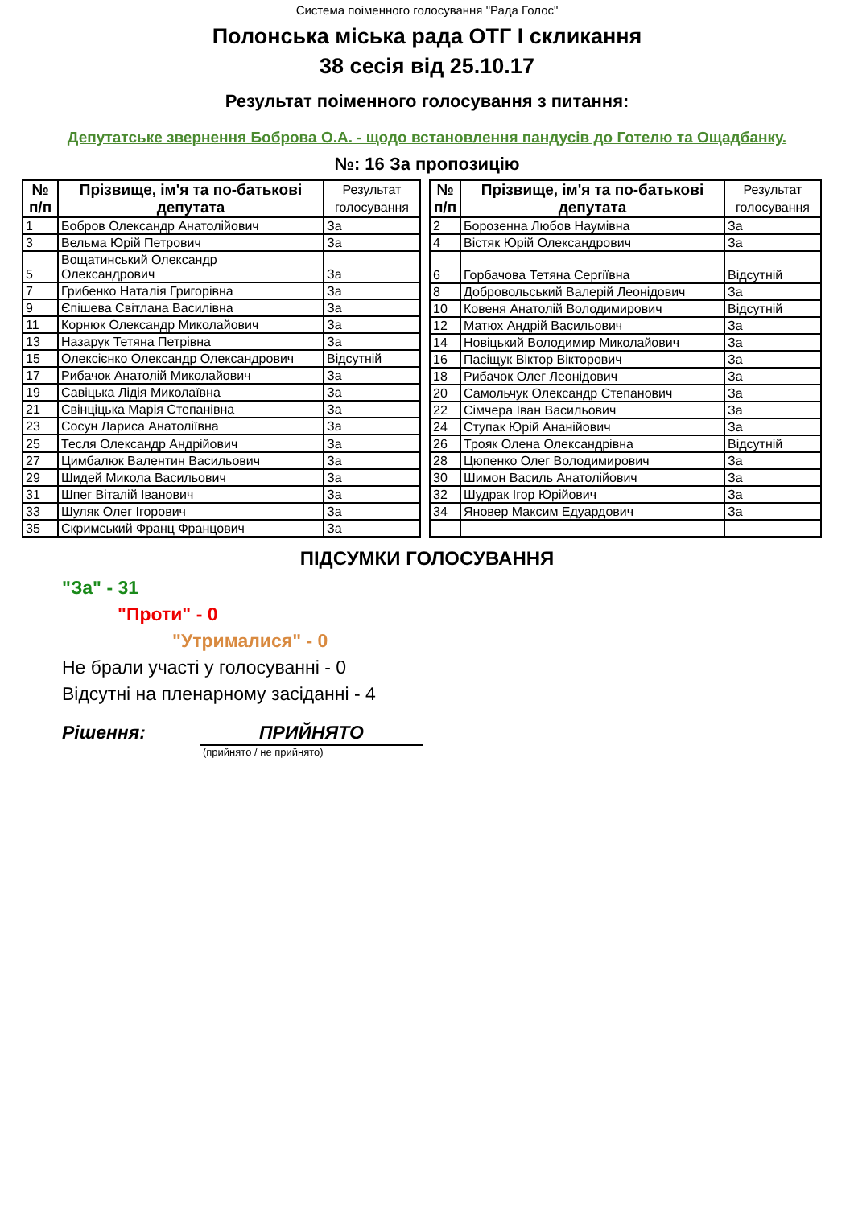Система поіменного голосування "Рада Голос"
Полонська міська рада ОТГ І скликання
38 сесія від 25.10.17
Результат поіменного голосування з питання:
Депутатське звернення Боброва О.А. - щодо встановлення пандусів до Готелю та Ощадбанку.
№: 16 За пропозицію
| № п/п | Прізвище, ім'я та по-батькові депутата | Результат голосування |
| --- | --- | --- |
| 1 | Бобров Олександр Анатолійович | За |
| 3 | Вельма Юрій Петрович | За |
| 5 | Вощатинський Олександр Олександрович | За |
| 7 | Грибенко Наталія Григорівна | За |
| 9 | Єпішева Світлана Василівна | За |
| 11 | Корнюк Олександр Миколайович | За |
| 13 | Назарук Тетяна Петрівна | За |
| 15 | Олексієнко Олександр Олександрович | Відсутній |
| 17 | Рибачок Анатолій Миколайович | За |
| 19 | Савіцька Лідія Миколаївна | За |
| 21 | Свінціцька Марія Степанівна | За |
| 23 | Сосун Лариса Анатоліївна | За |
| 25 | Тесля Олександр Андрійович | За |
| 27 | Цимбалюк Валентин Васильович | За |
| 29 | Шидей Микола Васильович | За |
| 31 | Шпег Віталій Іванович | За |
| 33 | Шуляк Олег Ігорович | За |
| 35 | Скримський Франц Францович | За |
| № п/п | Прізвище, ім'я та по-батькові депутата | Результат голосування |
| --- | --- | --- |
| 2 | Борозенна Любов Наумівна | За |
| 4 | Вістяк Юрій Олександрович | За |
| 6 | Горбачова Тетяна Сергіївна | Відсутній |
| 8 | Добровольський Валерій Леонідович | За |
| 10 | Ковеня Анатолій Володимирович | Відсутній |
| 12 | Матюх Андрій Васильович | За |
| 14 | Новіцький Володимир Миколайович | За |
| 16 | Пасіщук Віктор Вікторович | За |
| 18 | Рибачок Олег Леонідович | За |
| 20 | Самольчук Олександр Степанович | За |
| 22 | Сімчера Іван Васильович | За |
| 24 | Ступак Юрій Ананійович | За |
| 26 | Трояк Олена Олександрівна | Відсутній |
| 28 | Цюпенко Олег Володимирович | За |
| 30 | Шимон Василь Анатолійович | За |
| 32 | Шудрак Ігор Юрійович | За |
| 34 | Яновер Максим Едуардович | За |
ПІДСУМКИ ГОЛОСУВАННЯ
"За" - 31
"Проти" - 0
"Утрималися" - 0
Не брали участі у голосуванні - 0
Відсутні на пленарному засіданні - 4
Рішення: ПРИЙНЯТО
(прийнято / не прийнято)